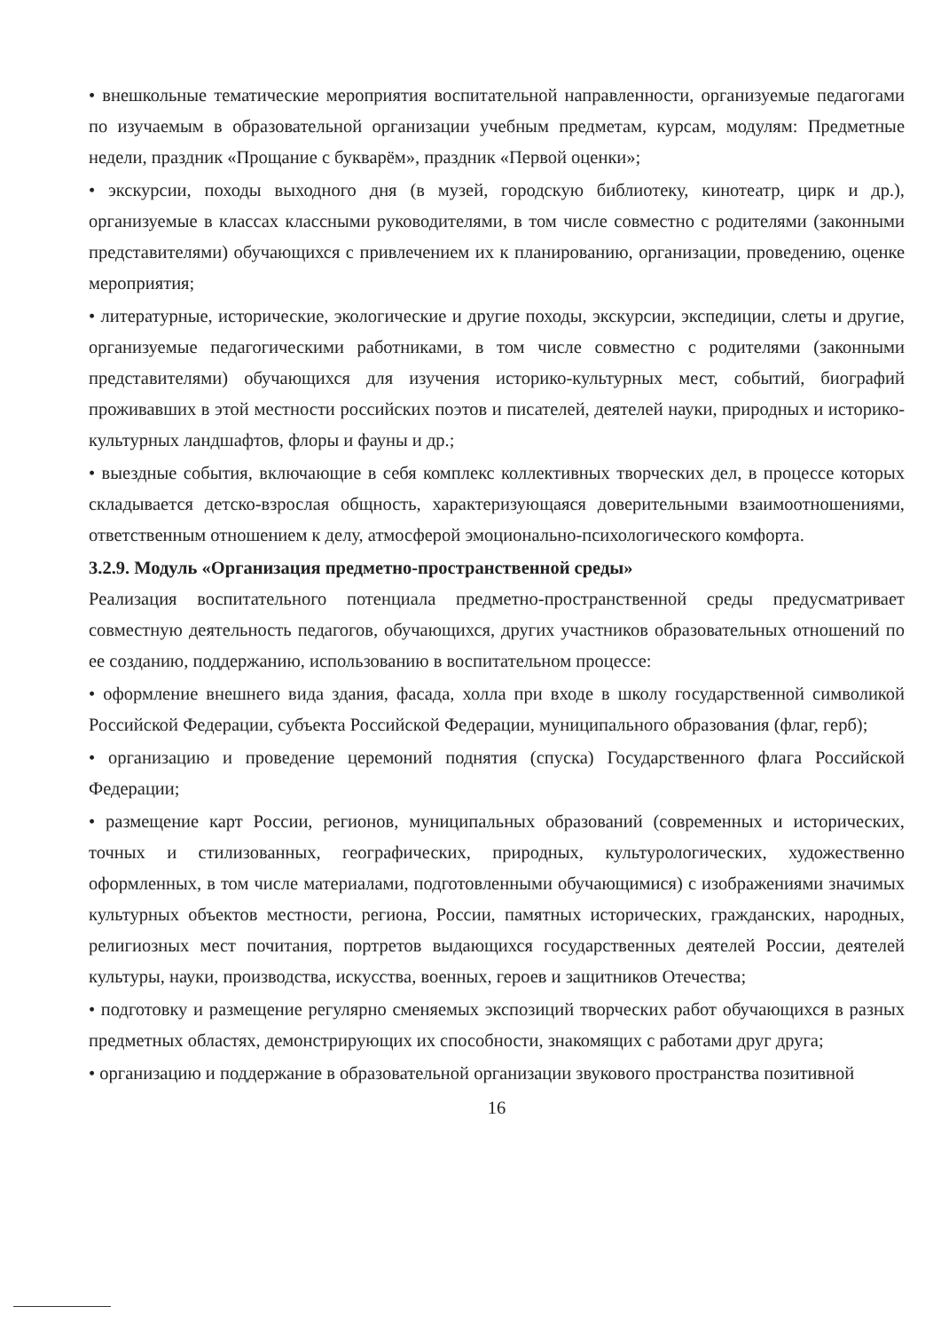• внешкольные тематические мероприятия воспитательной направленности, организуемые педагогами по изучаемым в образовательной организации учебным предметам, курсам, модулям: Предметные недели, праздник «Прощание с букварём», праздник «Первой оценки»;
• экскурсии, походы выходного дня (в музей, городскую библиотеку, кинотеатр, цирк и др.), организуемые в классах классными руководителями, в том числе совместно с родителями (законными представителями) обучающихся с привлечением их к планированию, организации, проведению, оценке мероприятия;
• литературные, исторические, экологические и другие походы, экскурсии, экспедиции, слеты и другие, организуемые педагогическими работниками, в том числе совместно с родителями (законными представителями) обучающихся для изучения историко-культурных мест, событий, биографий проживавших в этой местности российских поэтов и писателей, деятелей науки, природных и историко-культурных ландшафтов, флоры и фауны и др.;
• выездные события, включающие в себя комплекс коллективных творческих дел, в процессе которых складывается детско-взрослая общность, характеризующаяся доверительными взаимоотношениями, ответственным отношением к делу, атмосферой эмоционально-психологического комфорта.
3.2.9. Модуль «Организация предметно-пространственной среды»
Реализация воспитательного потенциала предметно-пространственной среды предусматривает совместную деятельность педагогов, обучающихся, других участников образовательных отношений по ее созданию, поддержанию, использованию в воспитательном процессе:
• оформление внешнего вида здания, фасада, холла при входе в школу государственной символикой Российской Федерации, субъекта Российской Федерации, муниципального образования (флаг, герб);
• организацию и проведение церемоний поднятия (спуска) Государственного флага Российской Федерации;
• размещение карт России, регионов, муниципальных образований (современных и исторических, точных и стилизованных, географических, природных, культурологических, художественно оформленных, в том числе материалами, подготовленными обучающимися) с изображениями значимых культурных объектов местности, региона, России, памятных исторических, гражданских, народных, религиозных мест почитания, портретов выдающихся государственных деятелей России, деятелей культуры, науки, производства, искусства, военных, героев и защитников Отечества;
• подготовку и размещение регулярно сменяемых экспозиций творческих работ обучающихся в разных предметных областях, демонстрирующих их способности, знакомящих с работами друг друга;
• организацию и поддержание в образовательной организации звукового пространства позитивной
16